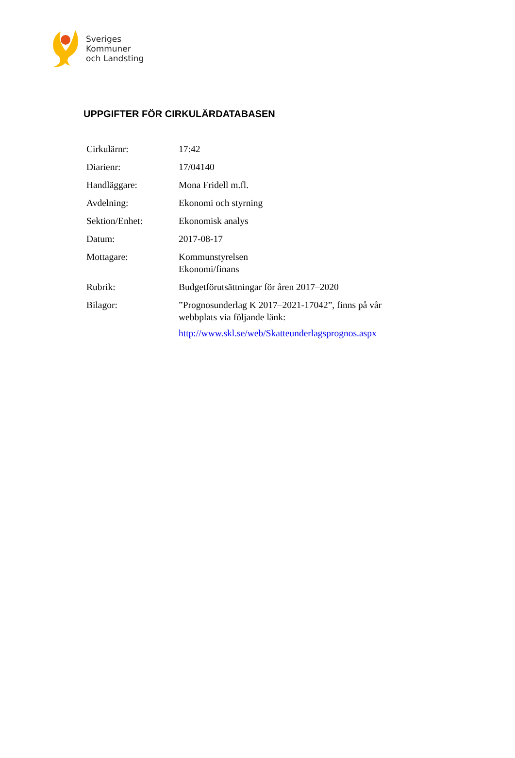Sveriges
Kommuner
och Landsting
UPPGIFTER FÖR CIRKULÄRDATABASEN
| Cirkulärnr: | 17:42 |
| Diarienr: | 17/04140 |
| Handläggare: | Mona Fridell m.fl. |
| Avdelning: | Ekonomi och styrning |
| Sektion/Enhet: | Ekonomisk analys |
| Datum: | 2017-08-17 |
| Mottagare: | Kommunstyrelsen Ekonomi/finans |
| Rubrik: | Budgetförutsättningar för åren 2017–2020 |
| Bilagor: | ”Prognosunderlag K 2017–2021-17042”, finns på vår webbplats via följande länk: http://www.skl.se/web/Skatteunderlagsprognos.aspx |